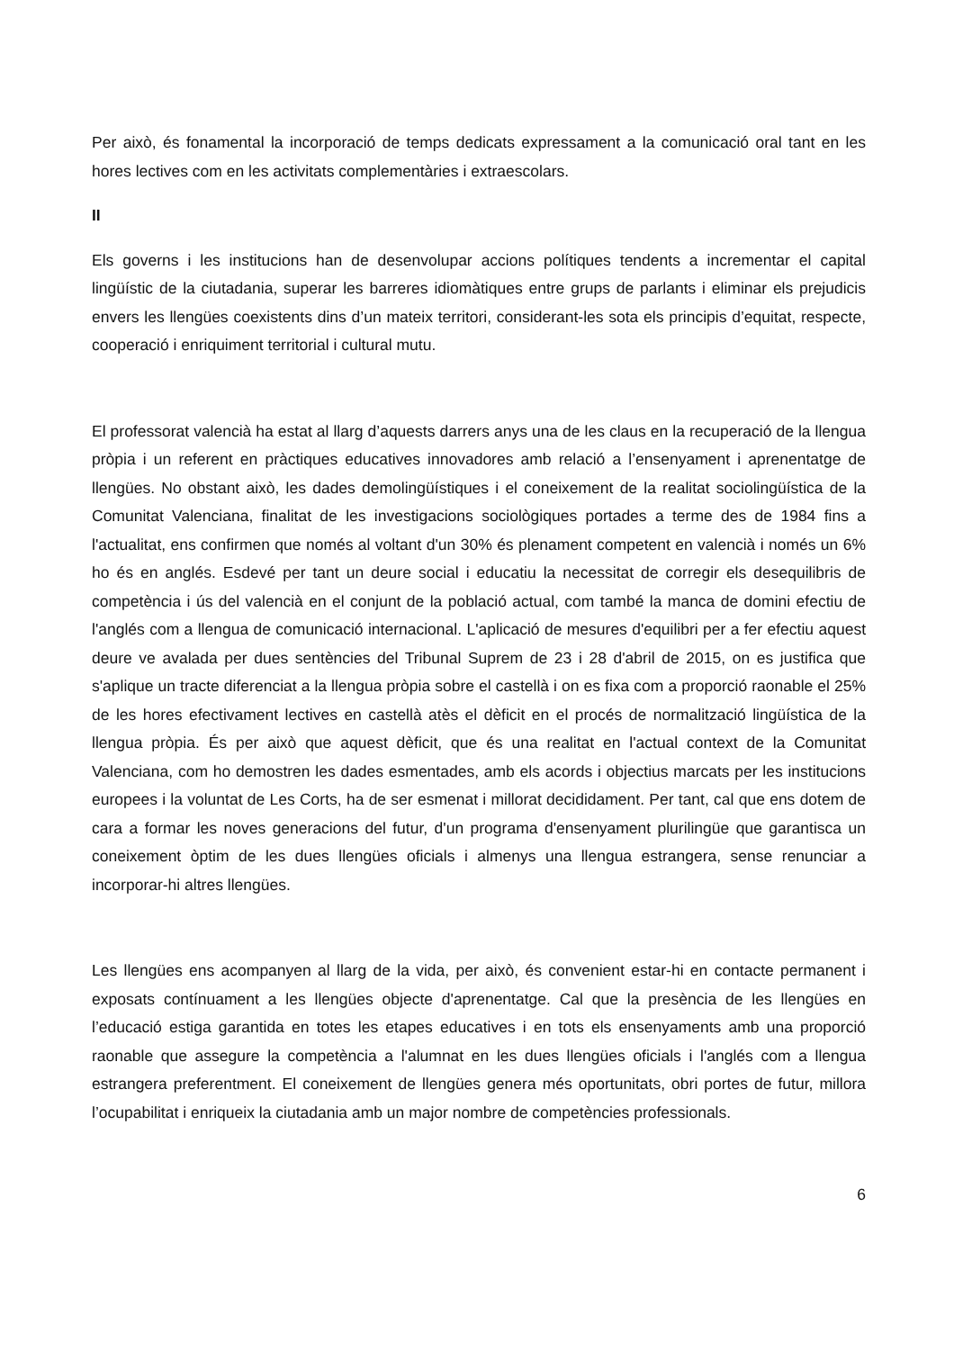Per això, és fonamental la incorporació de temps dedicats expressament a la comunicació oral tant en les hores lectives com en les activitats complementàries i extraescolars.
II
Els governs i les institucions han de desenvolupar accions polítiques tendents a incrementar el capital lingüístic de la ciutadania, superar les barreres idiomàtiques entre grups de parlants i eliminar els prejudicis envers les llengües coexistents dins d’un mateix territori, considerant-les sota els principis d’equitat, respecte, cooperació i enriquiment territorial i cultural mutu.
El professorat valencià ha estat al llarg d’aquests darrers anys una de les claus en la recuperació de la llengua pròpia i un referent en pràctiques educatives innovadores amb relació a l’ensenyament i aprenentatge de llengües. No obstant això, les dades demolingüístiques i el coneixement de la realitat sociolingüística de la Comunitat Valenciana, finalitat de les investigacions sociològiques portades a terme des de 1984 fins a l'actualitat, ens confirmen que només al voltant d'un 30% és plenament competent en valencià i només un 6% ho és en anglés. Esdevé per tant un deure social i educatiu la necessitat de corregir els desequilibris de competència i ús del valencià en el conjunt de la població actual, com també la manca de domini efectiu de l'anglés com a llengua de comunicació internacional. L'aplicació de mesures d'equilibri per a fer efectiu aquest deure ve avalada per dues sentències del Tribunal Suprem de 23 i 28 d'abril de 2015, on es justifica que s'aplique un tracte diferenciat a la llengua pròpia sobre el castellà i on es fixa com a proporció raonable el 25% de les hores efectivament lectives en castellà atès el dèficit en el procés de normalització lingüística de la llengua pròpia. És per això que aquest dèficit, que és una realitat en l'actual context de la Comunitat Valenciana, com ho demostren les dades esmentades, amb els acords i objectius marcats per les institucions europees i la voluntat de Les Corts, ha de ser esmenat i millorat decididament. Per tant, cal que ens dotem de cara a formar les noves generacions del futur, d'un programa d'ensenyament plurilingüe que garantisca un coneixement òptim de les dues llengües oficials i almenys una llengua estrangera, sense renunciar a incorporar-hi altres llengües.
Les llengües ens acompanyen al llarg de la vida, per això, és convenient estar-hi en contacte permanent i exposats contínuament a les llengües objecte d'aprenentatge. Cal que la presència de les llengües en l’educació estiga garantida en totes les etapes educatives i en tots els ensenyaments amb una proporció raonable que assegure la competència a l'alumnat en les dues llengües oficials i l'anglés com a llengua estrangera preferentment. El coneixement de llengües genera més oportunitats, obri portes de futur, millora l’ocupabilitat i enriqueix la ciutadania amb un major nombre de competències professionals.
6